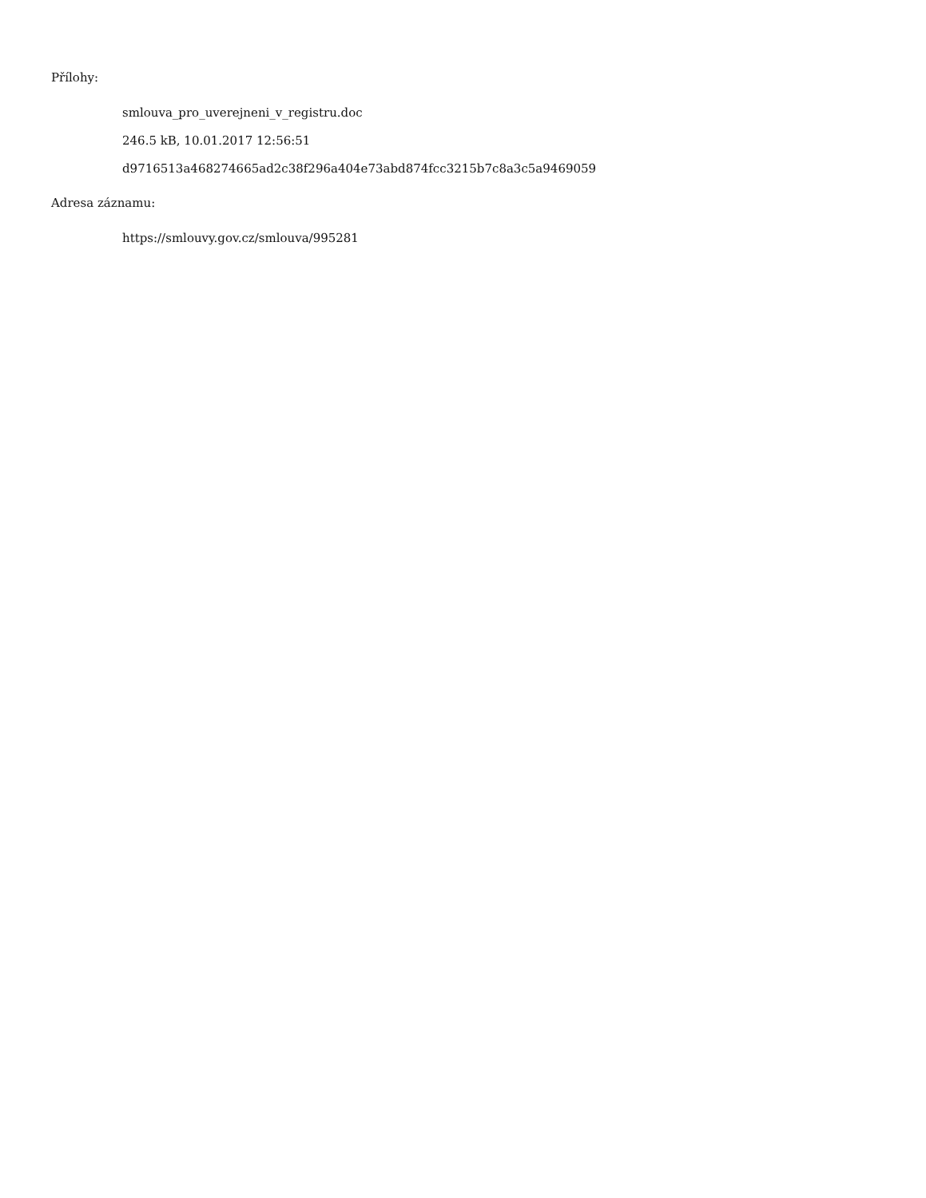Přílohy:
smlouva_pro_uverejneni_v_registru.doc
246.5 kB, 10.01.2017 12:56:51
d9716513a468274665ad2c38f296a404e73abd874fcc3215b7c8a3c5a9469059
Adresa záznamu:
https://smlouvy.gov.cz/smlouva/995281